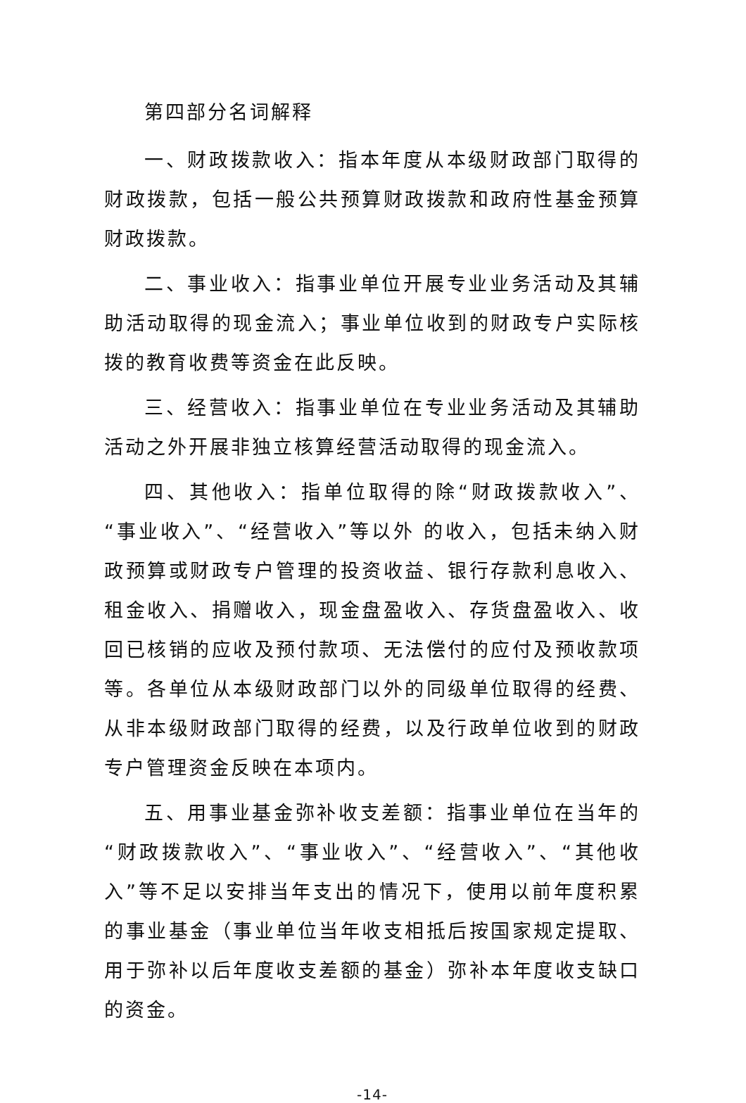第四部分名词解释
一、财政拨款收入：指本年度从本级财政部门取得的财政拨款，包括一般公共预算财政拨款和政府性基金预算财政拨款。
二、事业收入：指事业单位开展专业业务活动及其辅助活动取得的现金流入；事业单位收到的财政专户实际核拨的教育收费等资金在此反映。
三、经营收入：指事业单位在专业业务活动及其辅助活动之外开展非独立核算经营活动取得的现金流入。
四、其他收入：指单位取得的除“财政拨款收入”、“事业收入”、“经营收入”等以外 的收入，包括未纳入财政预算或财政专户管理的投资收益、银行存款利息收入、租金收入、捐赠收入，现金盘盈收入、存货盘盈收入、收回已核销的应收及预付款项、无法偿付的应付及预收款项等。各单位从本级财政部门以外的同级单位取得的经费、从非本级财政部门取得的经费，以及行政单位收到的财政专户管理资金反映在本项内。
五、用事业基金弥补收支差额：指事业单位在当年的“财政拨款收入”、“事业收入”、“经营收入”、“其他收入”等不足以安排当年支出的情况下，使用以前年度积累的事业基金（事业单位当年收支相抵后按国家规定提取、用于弥补以后年度收支差额的基金）弥补本年度收支缺口的资金。
-14-